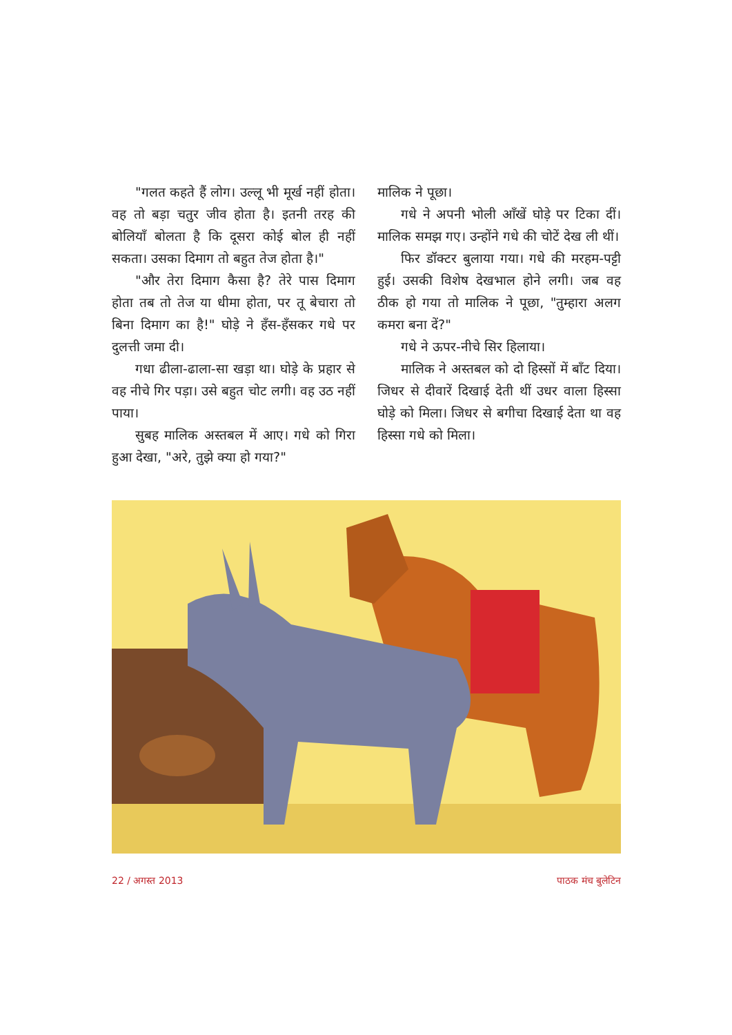"गलत कहते हैं लोग। उल्लू भी मूर्ख नहीं होता। वह तो बड़ा चतुर जीव होता है। इतनी तरह की बोलियाँ बोलता है कि दूसरा कोई बोल ही नहीं सकता। उसका दिमाग तो बहुत तेज होता है।"
"और तेरा दिमाग कैसा है? तेरे पास दिमाग होता तब तो तेज या धीमा होता, पर तू बेचारा तो बिना दिमाग का है!" घोड़े ने हँस-हँसकर गधे पर दुलत्ती जमा दी।
गधा ढीला-ढाला-सा खड़ा था। घोड़े के प्रहार से वह नीचे गिर पड़ा। उसे बहुत चोट लगी। वह उठ नहीं पाया।
सुबह मालिक अस्तबल में आए। गधे को गिरा हुआ देखा, "अरे, तुझे क्या हो गया?"
मालिक ने पूछा।
गधे ने अपनी भोली आँखें घोड़े पर टिका दीं। मालिक समझ गए। उन्होंने गधे की चोटें देख ली थीं।
फिर डॉक्टर बुलाया गया। गधे की मरहम-पट्टी हुई। उसकी विशेष देखभाल होने लगी। जब वह ठीक हो गया तो मालिक ने पूछा, "तुम्हारा अलग कमरा बना दें?"
गधे ने ऊपर-नीचे सिर हिलाया।
मालिक ने अस्तबल को दो हिस्सों में बाँट दिया। जिधर से दीवारें दिखाई देती थीं उधर वाला हिस्सा घोड़े को मिला। जिधर से बगीचा दिखाई देता था वह हिस्सा गधे को मिला।
22 / अगस्त 2013 पाठक मंच बुलेटिन